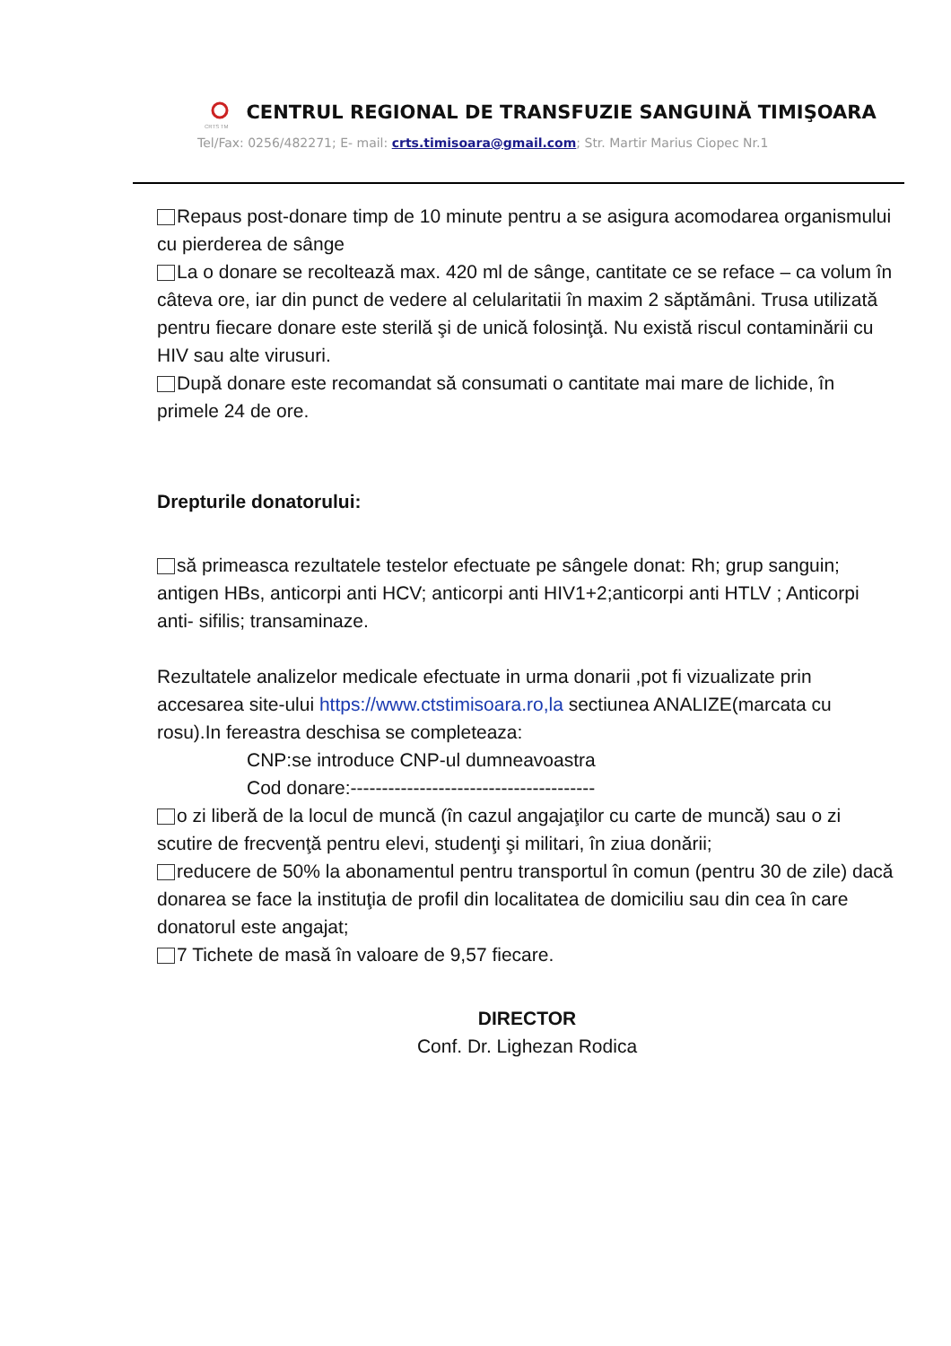CRTS TM
CENTRUL REGIONAL DE TRANSFUZIE SANGUINĂ TIMIŞOARA
Tel/Fax: 0256/482271; E- mail: crts.timisoara@gmail.com; Str. Martir Marius Ciopec Nr.1
Repaus post-donare timp de 10 minute pentru a se asigura acomodarea organismului cu pierderea de sânge
La o donare se recoltează max. 420 ml de sânge, cantitate ce se reface – ca volum în câteva ore, iar din punct de vedere al celularitatii în maxim 2 săptămâni. Trusa utilizată pentru fiecare donare este sterilă şi de unică folosinţă. Nu există riscul contaminării cu HIV sau alte virusuri.
După donare este recomandat să consumati o cantitate mai mare de lichide, în primele 24 de ore.
Drepturile donatorului:
să primeasca rezultatele testelor efectuate pe sângele donat: Rh; grup sanguin; antigen HBs, anticorpi anti HCV; anticorpi anti HIV1+2;anticorpi anti HTLV ; Anticorpi anti- sifilis; transaminaze.
Rezultatele analizelor medicale efectuate in urma donarii ,pot fi vizualizate prin accesarea site-ului https://www.ctstimisoara.ro,la sectiunea ANALIZE(marcata cu rosu).In fereastra deschisa se completeaza:
CNP:se introduce CNP-ul dumneavoastra
Cod donare:---------------------------------------
o zi liberă de la locul de muncă (în cazul angajaţilor cu carte de muncă) sau o zi scutire de frecvenţă pentru elevi, studenţi şi militari, în ziua donării;
reducere de 50% la abonamentul pentru transportul în comun (pentru 30 de zile) dacă donarea se face la instituţia de profil din localitatea de domiciliu sau din cea în care donatorul este angajat;
7 Tichete de masă în valoare de 9,57 fiecare.
DIRECTOR
Conf. Dr. Lighezan Rodica